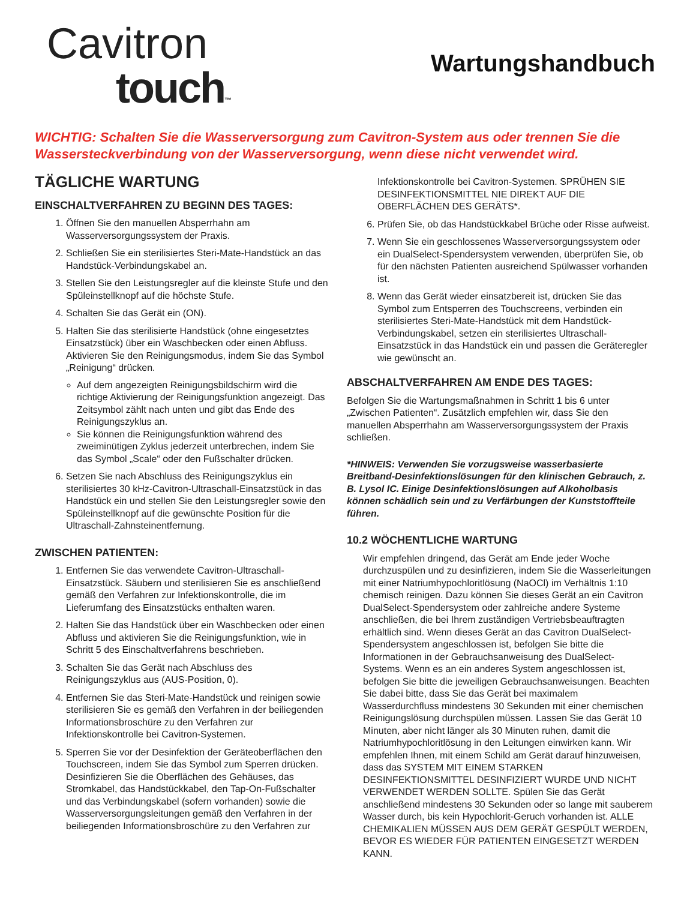Cavitron
touch™
Wartungshandbuch
WICHTIG: Schalten Sie die Wasserversorgung zum Cavitron-System aus oder trennen Sie die Wassersteckverbindung von der Wasserversorgung, wenn diese nicht verwendet wird.
TÄGLICHE WARTUNG
EINSCHALTVERFAHREN ZU BEGINN DES TAGES:
1. Öffnen Sie den manuellen Absperrhahn am Wasserversorgungssystem der Praxis.
2. Schließen Sie ein sterilisiertes Steri-Mate-Handstück an das Handstück-Verbindungskabel an.
3. Stellen Sie den Leistungsregler auf die kleinste Stufe und den Spüleinstellknopf auf die höchste Stufe.
4. Schalten Sie das Gerät ein (ON).
5. Halten Sie das sterilisierte Handstück (ohne eingesetztes Einsatzstück) über ein Waschbecken oder einen Abfluss. Aktivieren Sie den Reinigungsmodus, indem Sie das Symbol „Reinigung“ drücken.
Auf dem angezeigten Reinigungsbildschirm wird die richtige Aktivierung der Reinigungsfunktion angezeigt. Das Zeitsymbol zählt nach unten und gibt das Ende des Reinigungszyklus an.
Sie können die Reinigungsfunktion während des zweiminütigen Zyklus jederzeit unterbrechen, indem Sie das Symbol „Scale“ oder den Fußschalter drücken.
6. Setzen Sie nach Abschluss des Reinigungszyklus ein sterilisiertes 30 kHz-Cavitron-Ultraschall-Einsatzstück in das Handstück ein und stellen Sie den Leistungsregler sowie den Spüleinstellknopf auf die gewünschte Position für die Ultraschall-Zahnsteinentfernung.
ZWISCHEN PATIENTEN:
1. Entfernen Sie das verwendete Cavitron-Ultraschall-Einsatzstück. Säubern und sterilisieren Sie es anschließend gemäß den Verfahren zur Infektionskontrolle, die im Lieferumfang des Einsatzstücks enthalten waren.
2. Halten Sie das Handstück über ein Waschbecken oder einen Abfluss und aktivieren Sie die Reinigungsfunktion, wie in Schritt 5 des Einschaltverfahrens beschrieben.
3. Schalten Sie das Gerät nach Abschluss des Reinigungszyklus aus (AUS-Position, 0).
4. Entfernen Sie das Steri-Mate-Handstück und reinigen sowie sterilisieren Sie es gemäß den Verfahren in der beiliegenden Informationsbroschüre zu den Verfahren zur Infektionskontrolle bei Cavitron-Systemen.
5. Sperren Sie vor der Desinfektion der Geräteoberflächen den Touchscreen, indem Sie das Symbol zum Sperren drücken. Desinfizieren Sie die Oberflächen des Gehäuses, das Stromkabel, das Handstückkabel, den Tap-On-Fußschalter und das Verbindungskabel (sofern vorhanden) sowie die Wasserversorgungsleitungen gemäß den Verfahren in der beiliegenden Informationsbroschüre zu den Verfahren zur
Infektionskontrolle bei Cavitron-Systemen. SPRÜHEN SIE DESINFEKTIONSMITTEL NIE DIREKT AUF DIE OBERFLÄCHEN DES GERÄTS*.
6. Prüfen Sie, ob das Handstückkabel Brüche oder Risse aufweist.
7. Wenn Sie ein geschlossenes Wasserversorgungssystem oder ein DualSelect-Spendersystem verwenden, überprüfen Sie, ob für den nächsten Patienten ausreichend Spülwasser vorhanden ist.
8. Wenn das Gerät wieder einsatzbereit ist, drücken Sie das Symbol zum Entsperren des Touchscreens, verbinden ein sterilisiertes Steri-Mate-Handstück mit dem Handstück-Verbindungskabel, setzen ein sterilisiertes Ultraschall-Einsatzstück in das Handstück ein und passen die Geräteregler wie gewünscht an.
ABSCHALTVERFAHREN AM ENDE DES TAGES:
Befolgen Sie die Wartungsmaßnahmen in Schritt 1 bis 6 unter „Zwischen Patienten“. Zusätzlich empfehlen wir, dass Sie den manuellen Absperrhahn am Wasserversorgungssystem der Praxis schließen.
*HINWEIS: Verwenden Sie vorzugsweise wasserbasierte Breitband-Desinfektionslösungen für den klinischen Gebrauch, z. B. Lysol IC. Einige Desinfektionslösungen auf Alkoholbasis können schädlich sein und zu Verfärbungen der Kunststoffteile führen.
10.2 WÖCHENTLICHE WARTUNG
Wir empfehlen dringend, das Gerät am Ende jeder Woche durchzuspülen und zu desinfizieren, indem Sie die Wasserleitungen mit einer Natriumhypochloritlösung (NaOCl) im Verhältnis 1:10 chemisch reinigen. Dazu können Sie dieses Gerät an ein Cavitron DualSelect-Spendersystem oder zahlreiche andere Systeme anschließen, die bei Ihrem zuständigen Vertriebsbeauftragten erhältlich sind. Wenn dieses Gerät an das Cavitron DualSelect-Spendersystem angeschlossen ist, befolgen Sie bitte die Informationen in der Gebrauchsanweisung des DualSelect-Systems. Wenn es an ein anderes System angeschlossen ist, befolgen Sie bitte die jeweiligen Gebrauchsanweisungen. Beachten Sie dabei bitte, dass Sie das Gerät bei maximalem Wasserdurchfluss mindestens 30 Sekunden mit einer chemischen Reinigungslösung durchspülen müssen. Lassen Sie das Gerät 10 Minuten, aber nicht länger als 30 Minuten ruhen, damit die Natriumhypochloritlösung in den Leitungen einwirken kann. Wir empfehlen Ihnen, mit einem Schild am Gerät darauf hinzuweisen, dass das SYSTEM MIT EINEM STARKEN DESINFEKTIONSMITTEL DESINFIZIERT WURDE UND NICHT VERWENDET WERDEN SOLLTE. Spülen Sie das Gerät anschließend mindestens 30 Sekunden oder so lange mit sauberem Wasser durch, bis kein Hypochlorit-Geruch vorhanden ist. ALLE CHEMIKALIEN MÜSSEN AUS DEM GERÄT GESPÜLT WERDEN, BEVOR ES WIEDER FÜR PATIENTEN EINGESETZT WERDEN KANN.